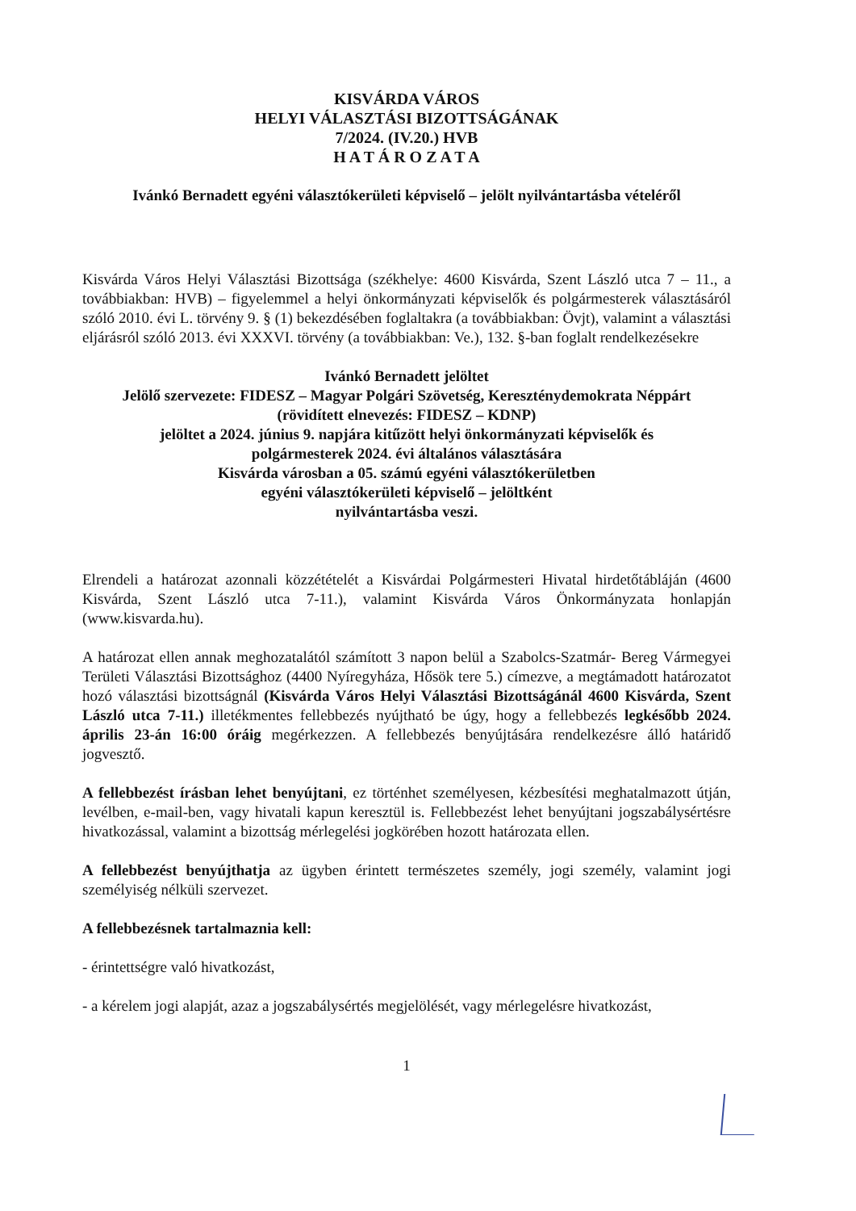KISVÁRDA VÁROS
HELYI VÁLASZTÁSI BIZOTTSÁGÁNAK
7/2024. (IV.20.) HVB
H A T Á R O Z A T A
Ivánkó Bernadett egyéni választókerületi képviselő – jelölt nyilvántartásba vételéről
Kisvárda Város Helyi Választási Bizottsága (székhelye: 4600 Kisvárda, Szent László utca 7 – 11., a továbbiakban: HVB) – figyelemmel a helyi önkormányzati képviselők és polgármesterek választásáról szóló 2010. évi L. törvény 9. § (1) bekezdésében foglaltakra (a továbbiakban: Övjt), valamint a választási eljárásról szóló 2013. évi XXXVI. törvény (a továbbiakban: Ve.), 132. §-ban foglalt rendelkezésekre
Ivánkó Bernadett jelöltet
Jelölő szervezete: FIDESZ – Magyar Polgári Szövetség, Kereszténydemokrata Néppárt
(rövidített elnevezés: FIDESZ – KDNP)
jelöltet a 2024. június 9. napjára kitűzött helyi önkormányzati képviselők és
polgármesterek 2024. évi általános választására
Kisvárda városban a 05. számú egyéni választókerületben
egyéni választókerületi képviselő – jelöltként
nyilvántartásba veszi.
Elrendeli a határozat azonnali közzétételét a Kisvárdai Polgármesteri Hivatal hirdetőtábláján (4600 Kisvárda, Szent László utca 7-11.), valamint Kisvárda Város Önkormányzata honlapján (www.kisvarda.hu).
A határozat ellen annak meghozatalától számított 3 napon belül a Szabolcs-Szatmár- Bereg Vármegyei Területi Választási Bizottsághoz (4400 Nyíregyháza, Hősök tere 5.) címezve, a megtámadott határozatot hozó választási bizottságnál (Kisvárda Város Helyi Választási Bizottságánál 4600 Kisvárda, Szent László utca 7-11.) illetékmentes fellebbezés nyújtható be úgy, hogy a fellebbezés legkésőbb 2024. április 23-án 16:00 óráig megérkezzen. A fellebbezés benyújtására rendelkezésre álló határidő jogvesztő.
A fellebbezést írásban lehet benyújtani, ez történhet személyesen, kézbesítési meghatalmazott útján, levélben, e-mail-ben, vagy hivatali kapun keresztül is. Fellebbezést lehet benyújtani jogszabálysértésre hivatkozással, valamint a bizottság mérlegelési jogkörében hozott határozata ellen.
A fellebbezést benyújthatja az ügyben érintett természetes személy, jogi személy, valamint jogi személyiség nélküli szervezet.
A fellebbezésnek tartalmaznia kell:
- érintettségre való hivatkozást,
- a kérelem jogi alapját, azaz a jogszabálysértés megjelölését, vagy mérlegelésre hivatkozást,
1